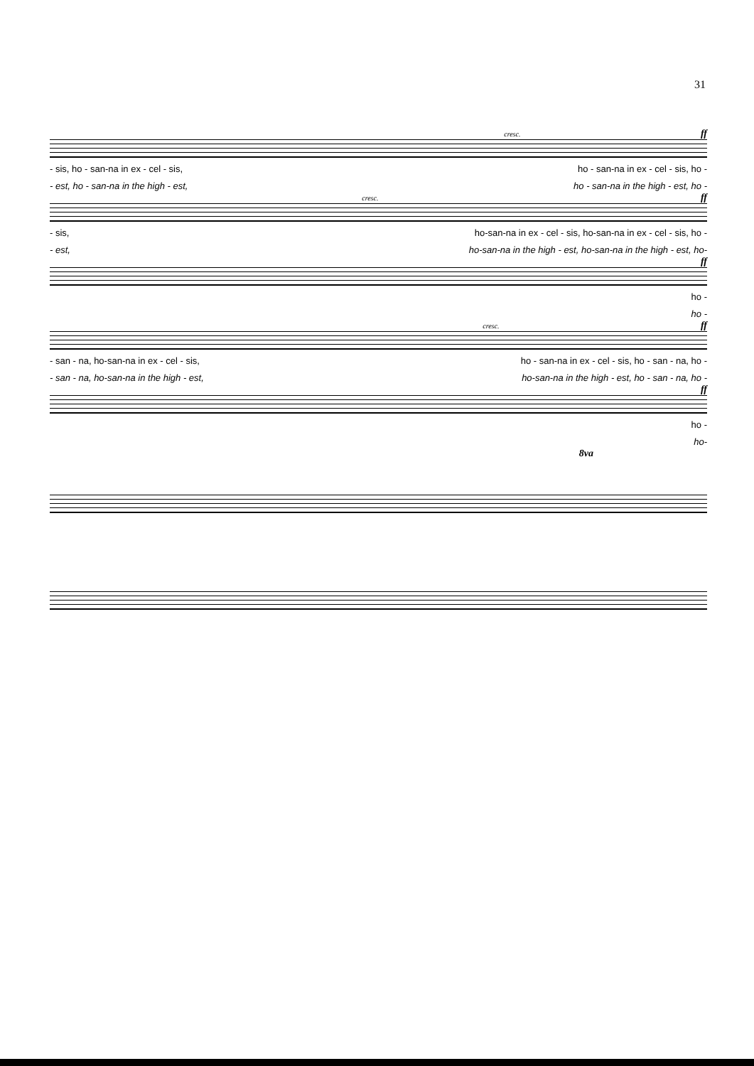31
cresc. ff
- sis, ho - san-na in ex - cel - sis, ho - san-na in ex - cel - sis, ho -
- est, ho - san-na in the high - est, ho - san-na in the high - est, ho -
cresc. ff
- sis, ho-san-na in ex - cel - sis, ho-san-na in ex - cel - sis, ho -
- est, ho-san-na in the high - est, ho-san-na in the high - est, ho-
ff
ho -
ho -
cresc. ff
- san - na, ho-san-na in ex - cel - sis, ho - san-na in ex - cel - sis, ho - san - na, ho -
- san - na, ho-san-na in the high - est, ho-san-na in the high - est, ho - san - na, ho -
ff
ho -
ho-
8va